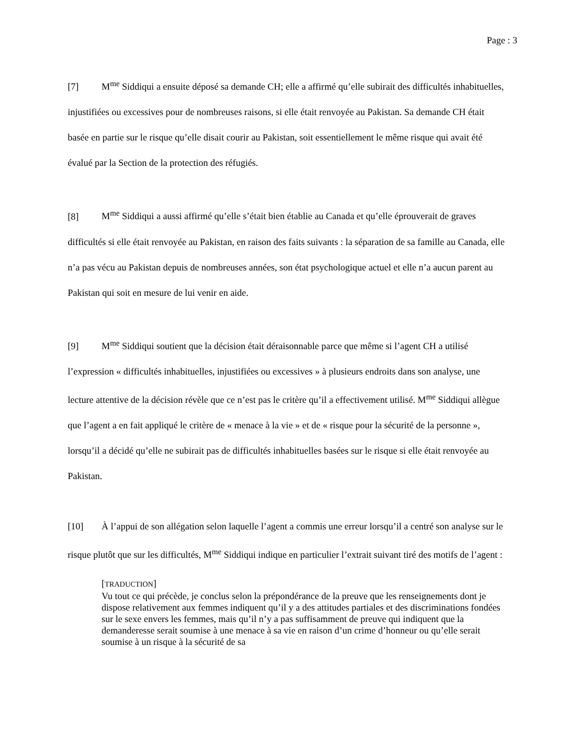Page : 3
[7] M<sup>me</sup> Siddiqui a ensuite déposé sa demande CH; elle a affirmé qu’elle subirait des difficultés inhabituelles, injustifiées ou excessives pour de nombreuses raisons, si elle était renvoyée au Pakistan. Sa demande CH était basée en partie sur le risque qu’elle disait courir au Pakistan, soit essentiellement le même risque qui avait été évalué par la Section de la protection des réfugiés.
[8] M<sup>me</sup> Siddiqui a aussi affirmé qu’elle s’était bien établie au Canada et qu’elle éprouverait de graves difficultés si elle était renvoyée au Pakistan, en raison des faits suivants : la séparation de sa famille au Canada, elle n’a pas vécu au Pakistan depuis de nombreuses années, son état psychologique actuel et elle n’a aucun parent au Pakistan qui soit en mesure de lui venir en aide.
[9] M<sup>me</sup> Siddiqui soutient que la décision était déraisonnable parce que même si l’agent CH a utilisé l’expression « difficultés inhabituelles, injustifiées ou excessives » à plusieurs endroits dans son analyse, une lecture attentive de la décision révèle que ce n’est pas le critère qu’il a effectivement utilisé. M<sup>me</sup> Siddiqui allègue que l’agent a en fait appliqué le critère de « menace à la vie » et de « risque pour la sécurité de la personne », lorsqu’il a décidé qu’elle ne subirait pas de difficultés inhabituelles basées sur le risque si elle était renvoyée au Pakistan.
[10] À l’appui de son allégation selon laquelle l’agent a commis une erreur lorsqu’il a centré son analyse sur le risque plutôt que sur les difficultés, M<sup>me</sup> Siddiqui indique en particulier l’extrait suivant tiré des motifs de l’agent :
[TRADUCTION]
Vu tout ce qui précède, je conclus selon la prépondérance de la preuve que les renseignements dont je dispose relativement aux femmes indiquent qu’il y a des attitudes partiales et des discriminations fondées sur le sexe envers les femmes, mais qu’il n’y a pas suffisamment de preuve qui indiquent que la demanderesse serait soumise à une menace à sa vie en raison d’un crime d’honneur ou qu’elle serait soumise à un risque à la sécurité de sa